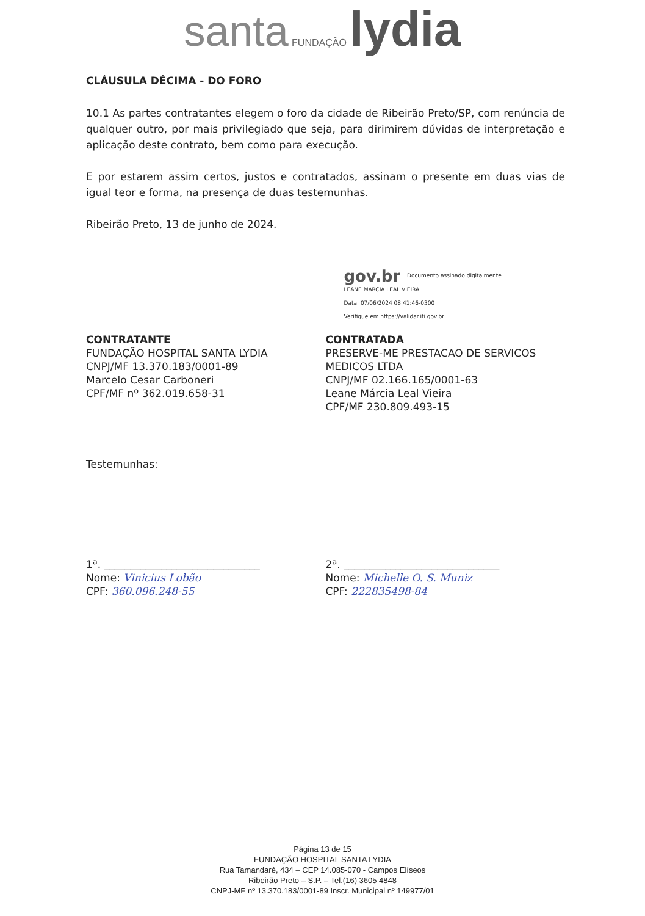santa FUNDAÇÃO lydia
CLÁUSULA DÉCIMA - DO FORO
10.1 As partes contratantes elegem o foro da cidade de Ribeirão Preto/SP, com renúncia de qualquer outro, por mais privilegiado que seja, para dirimirem dúvidas de interpretação e aplicação deste contrato, bem como para execução.
E por estarem assim certos, justos e contratados, assinam o presente em duas vias de igual teor e forma, na presença de duas testemunhas.
Ribeirão Preto, 13 de junho de 2024.
CONTRATANTE
FUNDAÇÃO HOSPITAL SANTA LYDIA
CNPJ/MF 13.370.183/0001-89
Marcelo Cesar Carboneri
CPF/MF nº 362.019.658-31
gov.br Documento assinado digitalmente
LEANE MARCIA LEAL VIEIRA
Data: 07/06/2024 08:41:46-0300
Verifique em https://validar.iti.gov.br
CONTRATADA
PRESERVE-ME PRESTACAO DE SERVICOS MEDICOS LTDA
CNPJ/MF 02.166.165/0001-63
Leane Márcia Leal Vieira
CPF/MF 230.809.493-15
Testemunhas:
1ª. ______________________________
Nome: Vinicius Lobão
CPF: 360.096.248-55
2ª. ______________________________
Nome: Michelle O. S. Muniz
CPF: 222835498-84
Página 13 de 15
FUNDAÇÃO HOSPITAL SANTA LYDIA
Rua Tamandaré, 434 – CEP 14.085-070 - Campos Elíseos
Ribeirão Preto – S.P. – Tel.(16) 3605 4848
CNPJ-MF nº 13.370.183/0001-89 Inscr. Municipal nº 149977/01